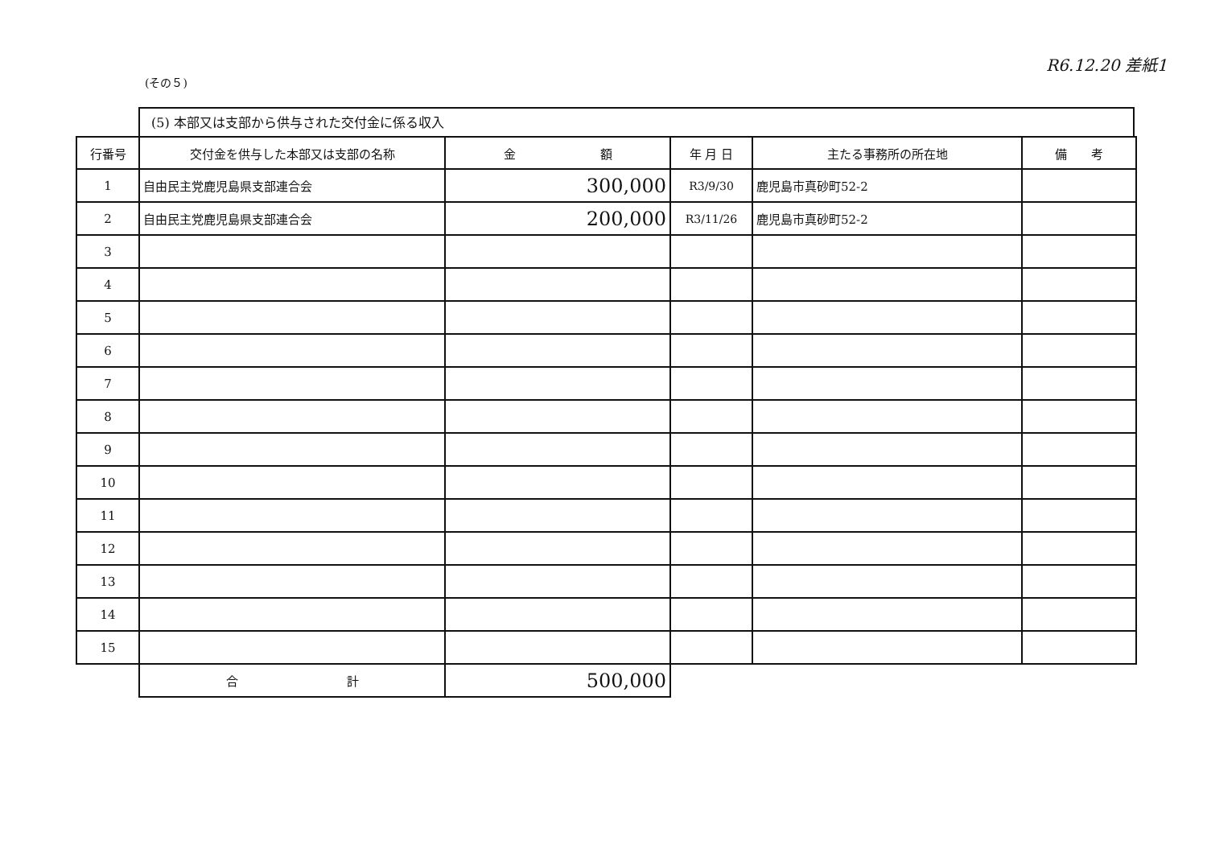(その５)
R6.12.20 差紙1
(5) 本部又は支部から供与された交付金に係る収入
| 行番号 | 交付金を供与した本部又は支部の名称 | 金 額 | 年 月 日 | 主たる事務所の所在地 | 備 考 |
| --- | --- | --- | --- | --- | --- |
| 1 | 自由民主党鹿児島県支部連合会 | 300,000 | R3/9/30 | 鹿児島市真砂町52-2 | |
| 2 | 自由民主党鹿児島県支部連合会 | 200,000 | R3/11/26 | 鹿児島市真砂町52-2 | |
| 3 | | | | | |
| 4 | | | | | |
| 5 | | | | | |
| 6 | | | | | |
| 7 | | | | | |
| 8 | | | | | |
| 9 | | | | | |
| 10 | | | | | |
| 11 | | | | | |
| 12 | | | | | |
| 13 | | | | | |
| 14 | | | | | |
| 15 | | | | | |
| | 合 計 | 500,000 | | | |